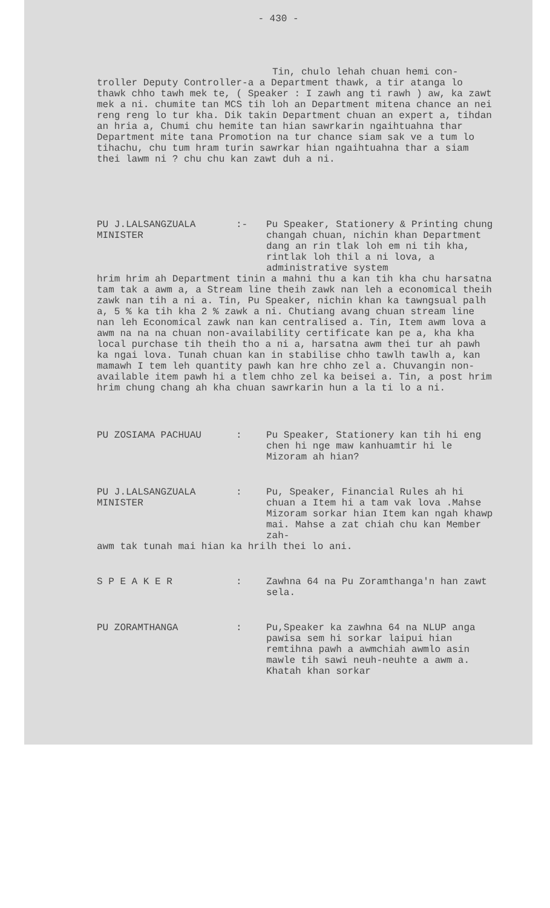- 430 -
Tin, chulo lehah chuan hemi con-
troller Deputy Controller-a a Department thawk, a tir atanga lo thawk chho tawh mek te, ( Speaker : I zawh ang ti rawh ) aw, ka zawt mek a ni. chumite tan MCS tih loh an Department mitena chance an nei reng reng lo tur kha. Dik takin Department chuan an expert a, tihdan an hria a, Chumi chu hemite tan hian sawrkarin ngaihtuahna thar Department mite tana Promotion na tur chance siam sak ve a tum lo tihachu, chu tum hram turin sawrkar hian ngaihtuahna thar a siam thei lawm ni ? chu chu kan zawt duh a ni.
PU J.LALSANGZUALA
MINISTER
:- Pu Speaker, Stationery & Printing chung changah chuan, nichin khan Department dang an rin tlak loh em ni tih kha, rintlak loh thil a ni lova, a administrative system
hrim hrim ah Department tinin a mahni thu a kan tih kha chu harsatna tam tak a awm a, a Stream line theih zawk nan leh a economical theih zawk nan tih a ni a. Tin, Pu Speaker, nichin khan ka tawngsual palh a, 5 % ka tih kha 2 % zawk a ni. Chutiang avang chuan stream line nan leh Economical zawk nan kan centralised a. Tin, Item awm lova a awm na na na chuan non-availability certificate kan pe a, kha kha local purchase tih theih tho a ni a, harsatna awm thei tur ah pawh ka ngai lova. Tunah chuan kan in stabilise chho tawlh tawlh a, kan mamawh I tem leh quantity pawh kan hre chho zel a. Chuvangin non-available item pawh hi a tlem chho zel ka beisei a. Tin, a post hrim hrim chung chang ah kha chuan sawrkarin hun a la ti lo a ni.
PU ZOSIAMA PACHUAU : Pu Speaker, Stationery kan tih hi eng chen hi nge maw kanhuamtir hi le Mizoram ah hian?
PU J.LALSANGZUALA
MINISTER
: Pu, Speaker, Financial Rules ah hi chuan a Item hi a tam vak lova .Mahse Mizoram sorkar hian Item kan ngah khawp mai. Mahse a zat chiah chu kan Member zah-
awm tak tunah mai hian ka hrilh thei lo ani.
S P E A K E R : Zawhna 64 na Pu Zoramthanga'n han zawt sela.
PU ZORAMTHANGA : Pu,Speaker ka zawhna 64 na NLUP anga pawisa sem hi sorkar laipui hian remtihna pawh a awmchiah awmlo asin mawle tih sawi neuh-neuhte a awm a. Khatah khan sorkar